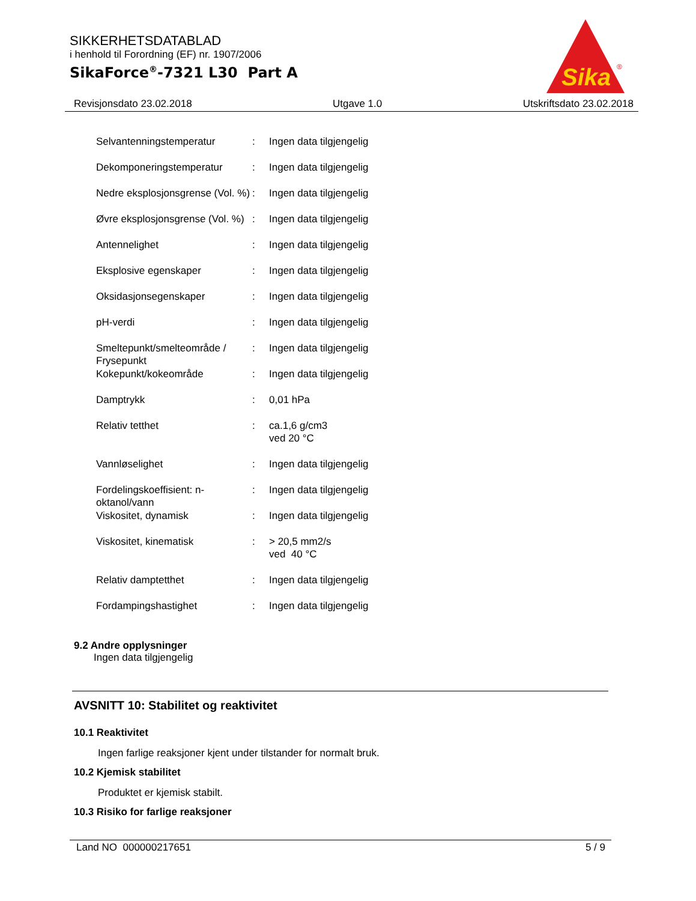SIKKERHETSDATABLAD
i henhold til Forordning (EF) nr. 1907/2006
SikaForce<sup>®</sup>-7321 L30 Part A
Sika
®
Revisjonsdato 23.02.2018 Utgave 1.0 Utskriftsdato 23.02.2018
| Selvantenningstemperatur | : | Ingen data tilgjengelig |
| Dekomponeringstemperatur | : | Ingen data tilgjengelig |
| Nedre eksplosjonsgrense (Vol. %) | : | Ingen data tilgjengelig |
| Øvre eksplosjonsgrense (Vol. %) | : | Ingen data tilgjengelig |
| Antennelighet | : | Ingen data tilgjengelig |
| Eksplosive egenskaper | : | Ingen data tilgjengelig |
| Oksidasjonsegenskaper | : | Ingen data tilgjengelig |
| pH-verdi | : | Ingen data tilgjengelig |
| Smeltepunkt/smelteområde / Frysepunkt | : | Ingen data tilgjengelig |
| Kokepunkt/kokeområde | : | Ingen data tilgjengelig |
| Damptrykk | : | 0,01 hPa |
| Relativ tetthet | : | ca.1,6 g/cm3 ved 20 °C |
| Vannløselighet | : | Ingen data tilgjengelig |
| Fordelingskoeffisient: n-oktanol/vann | : | Ingen data tilgjengelig |
| Viskositet, dynamisk | : | Ingen data tilgjengelig |
| Viskositet, kinematisk | : | > 20,5 mm2/s ved 40 °C |
| Relativ damptetthet | : | Ingen data tilgjengelig |
| Fordampingshastighet | : | Ingen data tilgjengelig |
9.2 Andre opplysninger
Ingen data tilgjengelig
AVSNITT 10: Stabilitet og reaktivitet
10.1 Reaktivitet
Ingen farlige reaksjoner kjent under tilstander for normalt bruk.
10.2 Kjemisk stabilitet
Produktet er kjemisk stabilt.
10.3 Risiko for farlige reaksjoner
Land NO 000000217651 5 / 9